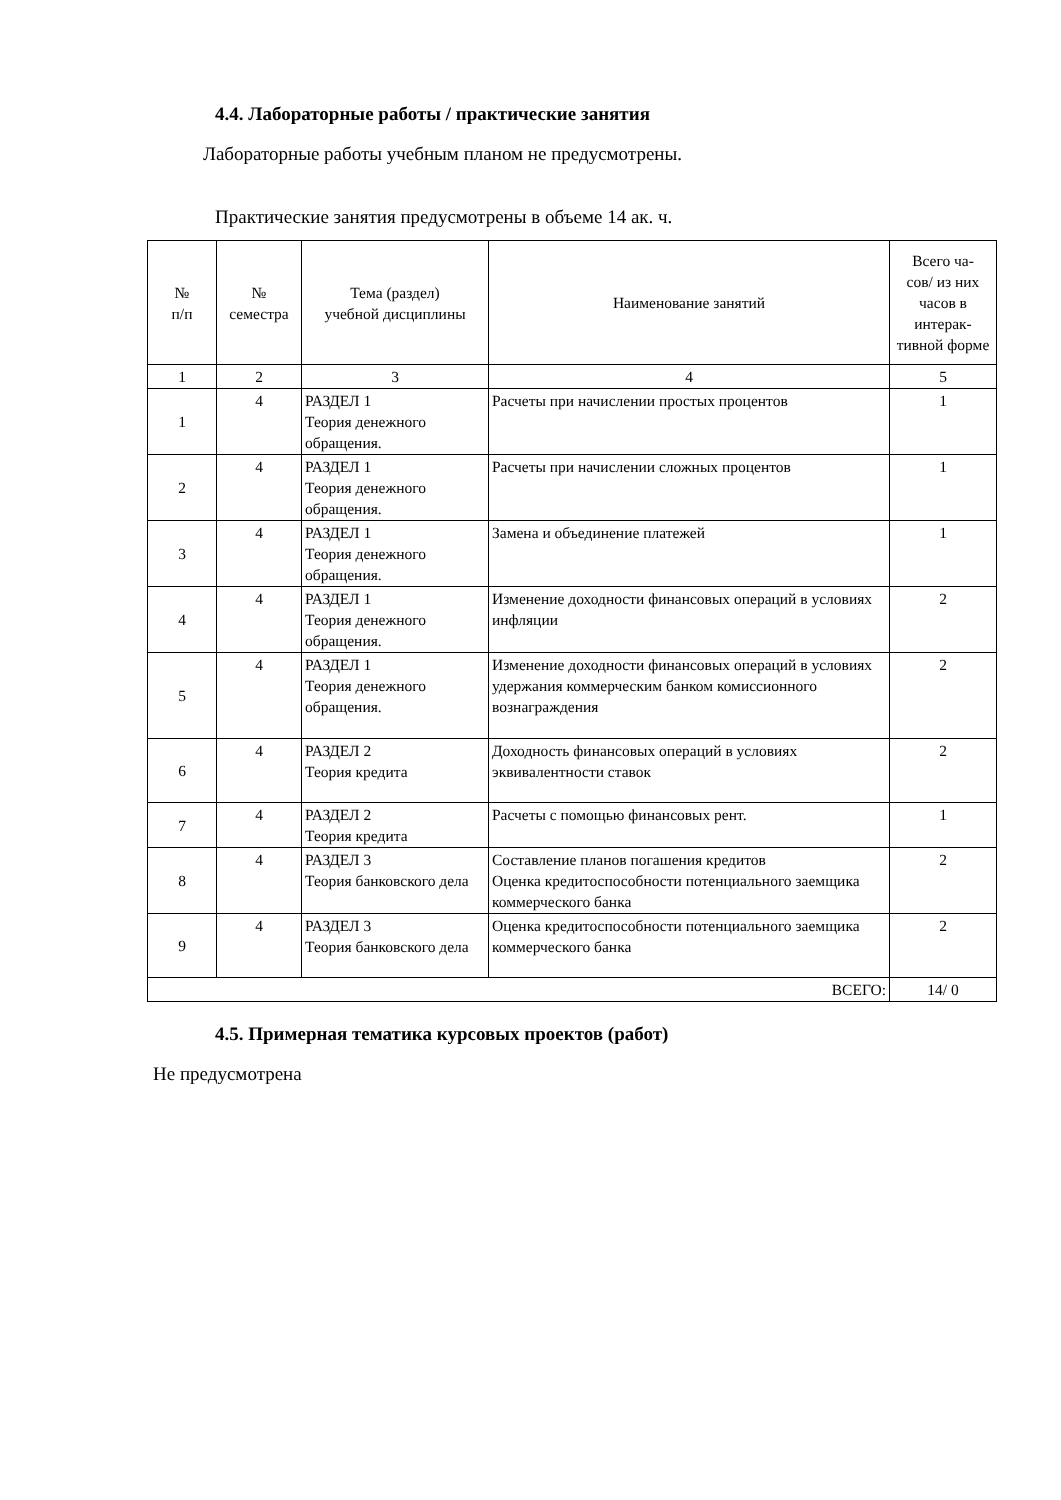4.4. Лабораторные работы / практические занятия
Лабораторные работы учебным планом не предусмотрены.
Практические занятия предусмотрены в объеме 14 ак. ч.
| № п/п | № семестра | Тема (раздел) учебной дисциплины | Наименование занятий | Всего ча- сов/ из них часов в интерак-тивной форме |
| --- | --- | --- | --- | --- |
| 1 | 2 | 3 | 4 | 5 |
| 1 | 4 | РАЗДЕЛ 1 Теория денежного обращения. | Расчеты при начислении простых процентов | 1 |
| 2 | 4 | РАЗДЕЛ 1 Теория денежного обращения. | Расчеты при начислении сложных процентов | 1 |
| 3 | 4 | РАЗДЕЛ 1 Теория денежного обращения. | Замена и объединение платежей | 1 |
| 4 | 4 | РАЗДЕЛ 1 Теория денежного обращения. | Изменение доходности финансовых операций в условиях инфляции | 2 |
| 5 | 4 | РАЗДЕЛ 1 Теория денежного обращения. | Изменение доходности финансовых операций в условиях удержания коммерческим банком комиссионного вознаграждения | 2 |
| 6 | 4 | РАЗДЕЛ 2 Теория кредита | Доходность финансовых операций в условиях эквивалентности ставок | 2 |
| 7 | 4 | РАЗДЕЛ 2 Теория кредита | Расчеты с помощью финансовых рент. | 1 |
| 8 | 4 | РАЗДЕЛ 3 Теория банковского дела | Составление планов погашения кредитов Оценка кредитоспособности потенциального заемщика коммерческого банка | 2 |
| 9 | 4 | РАЗДЕЛ 3 Теория банковского дела | Оценка кредитоспособности потенциального заемщика коммерческого банка | 2 |
| ВСЕГО: | | | | 14/ 0 |
4.5. Примерная тематика курсовых проектов (работ)
Не предусмотрена